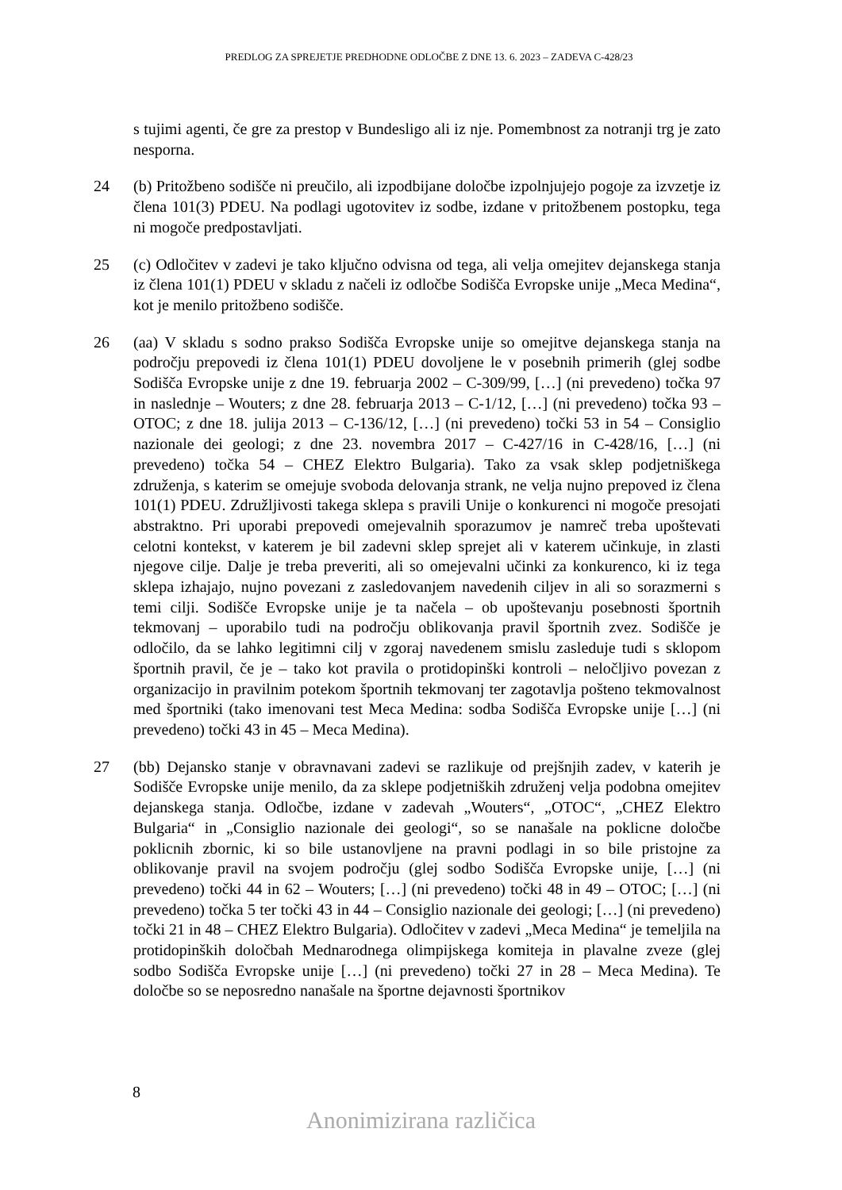PREDLOG ZA SPREJETJE PREDHODNE ODLOČBE Z DNE 13. 6. 2023 – ZADEVA C-428/23
s tujimi agenti, če gre za prestop v Bundesligo ali iz nje. Pomembnost za notranji trg je zato nesporna.
24 (b) Pritožbeno sodišče ni preučilo, ali izpodbijane določbe izpolnjujejo pogoje za izvzetje iz člena 101(3) PDEU. Na podlagi ugotovitev iz sodbe, izdane v pritožbenem postopku, tega ni mogoče predpostavljati.
25 (c) Odločitev v zadevi je tako ključno odvisna od tega, ali velja omejitev dejanskega stanja iz člena 101(1) PDEU v skladu z načeli iz odločbe Sodišča Evropske unije „Meca Medina“, kot je menilo pritožbeno sodišče.
26 (aa) V skladu s sodno prakso Sodišča Evropske unije so omejitve dejanskega stanja na področju prepovedi iz člena 101(1) PDEU dovoljene le v posebnih primerih (glej sodbe Sodišča Evropske unije z dne 19. februarja 2002 – C-309/99, […] (ni prevedeno) točka 97 in naslednje – Wouters; z dne 28. februarja 2013 – C-1/12, […] (ni prevedeno) točka 93 – OTOC; z dne 18. julija 2013 – C-136/12, […] (ni prevedeno) točki 53 in 54 – Consiglio nazionale dei geologi; z dne 23. novembra 2017 – C-427/16 in C-428/16, […] (ni prevedeno) točka 54 – CHEZ Elektro Bulgaria). Tako za vsak sklep podjetniškega združenja, s katerim se omejuje svoboda delovanja strank, ne velja nujno prepoved iz člena 101(1) PDEU. Združljivosti takega sklepa s pravili Unije o konkurenci ni mogoče presojati abstraktno. Pri uporabi prepovedi omejevalnih sporazumov je namreč treba upoštevati celotni kontekst, v katerem je bil zadevni sklep sprejet ali v katerem učinkuje, in zlasti njegove cilje. Dalje je treba preveriti, ali so omejevalni učinki za konkurenco, ki iz tega sklepa izhajajo, nujno povezani z zasledovanjem navedenih ciljev in ali so sorazmerni s temi cilji. Sodišče Evropske unije je ta načela – ob upoštevanju posebnosti športnih tekmovanj – uporabilo tudi na področju oblikovanja pravil športnih zvez. Sodišče je odločilo, da se lahko legitimni cilj v zgoraj navedenem smislu zasleduje tudi s sklopom športnih pravil, če je – tako kot pravila o protidopinški kontroli – neločljivo povezan z organizacijo in pravilnim potekom športnih tekmovanj ter zagotavlja pošteno tekmovalnost med športniki (tako imenovani test Meca Medina: sodba Sodišča Evropske unije […] (ni prevedeno) točki 43 in 45 – Meca Medina).
27 (bb) Dejansko stanje v obravnavani zadevi se razlikuje od prejšnjih zadev, v katerih je Sodišče Evropske unije menilo, da za sklepe podjetniških združenj velja podobna omejitev dejanskega stanja. Odločbe, izdane v zadevah „Wouters“, „OTOC“, „CHEZ Elektro Bulgaria“ in „Consiglio nazionale dei geologi“, so se nanašale na poklicne določbe poklicnih zbornic, ki so bile ustanovljene na pravni podlagi in so bile pristojne za oblikovanje pravil na svojem področju (glej sodbo Sodišča Evropske unije, […] (ni prevedeno) točki 44 in 62 – Wouters; […] (ni prevedeno) točki 48 in 49 – OTOC; […] (ni prevedeno) točka 5 ter točki 43 in 44 – Consiglio nazionale dei geologi; […] (ni prevedeno) točki 21 in 48 – CHEZ Elektro Bulgaria). Odločitev v zadevi „Meca Medina“ je temeljila na protidopinških določbah Mednarodnega olimpijskega komiteja in plavalne zveze (glej sodbo Sodišča Evropske unije […] (ni prevedeno) točki 27 in 28 – Meca Medina). Te določbe so se neposredno nanašale na športne dejavnosti športnikov
8
Anonimizirana različica